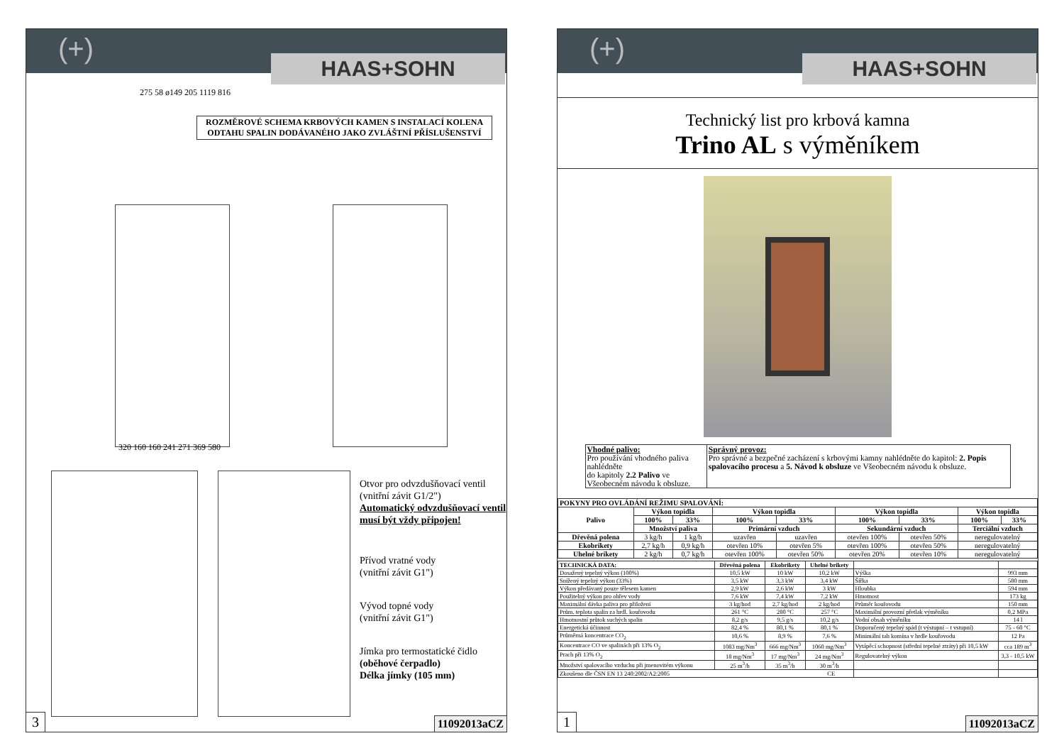(+) HAAS+SOHN
ROZMĚROVÉ SCHEMA KRBOVÝCH KAMEN S INSTALACÍ KOLENA
ODTAHU SPALIN DODÁVANÉHO JAKO ZVLÁŠTNÍ PŘÍSLUŠENSTVÍ
275 58 ø149 205 1119 816
320 160 160 241 271 369 580
Otvor pro odvzdušňovací ventil
(vnitřní závit G1/2")
Automatický odvzdušňovací ventil
musí být vždy připojen!
Přívod vratné vody
(vnitřní závit G1")
Vývod topné vody
(vnitřní závit G1")
Jímka pro termostatické čidlo
(oběhové čerpadlo)
Délka jímky (105 mm)
3 11092013aCZ
(+) HAAS+SOHN
Technický list pro krbová kamna
Trino AL s výměníkem
| Vhodné palivo: Pro používání vhodného paliva nahlédněte do kapitoly 2.2 Palivo ve Všeobecném návodu k obsluze. | Správný provoz: Pro správné a bezpečné zacházení s krbovými kamny nahlédněte do kapitol: 2. Popis spalovacího procesu a 5. Návod k obsluze ve Všeobecném návodu k obsluze. |
| POKYNY PRO OVLÁDÁNÍ REŽIMU SPALOVÁNÍ: | | | | | | | | |
| --- | --- | --- | --- | --- | --- | --- | --- | --- |
| Palivo | Výkon topidla | | Výkon topidla | | Výkon topidla | | Výkon topidla | |
| | 100% | 33% | 100% | 33% | 100% | 33% | 100% | 33% |
| | Množství paliva | | Primární vzduch | | Sekundární vzduch | | Terciální vzduch | |
| Dřevěná polena | 3 kg/h | 1 kg/h | uzavřen | uzavřen | otevřen 100% | otevřen 50% | neregulovatelný | |
| Ekobrikety | 2,7 kg/h | 0,9 kg/h | otevřen 10% | otevřen 5% | otevřen 100% | otevřen 50% | neregulovatelný | |
| Uhelné brikety | 2 kg/h | 0,7 kg/h | otevřen 100% | otevřen 50% | otevřen 20% | otevřen 10% | neregulovatelný | |
| TECHNICKÁ DATA: | Dřevěná polena | Ekobrikety | Uhelné brikety | | |
| Dosažený tepelný výkon (100%) | 10,5 kW | 10 kW | 10,2 kW | Výška | 993 mm |
| Snížený tepelný výkon (33%) | 3,5 kW | 3,3 kW | 3,4 kW | Šířka | 580 mm |
| Výkon předávaný pouze tělesem kamen | 2,9 kW | 2,6 kW | 3 kW | Hloubka | 594 mm |
| Použitelný výkon pro ohřev vody | 7,6 kW | 7,4 kW | 7,2 kW | Hmotnost | 173 kg |
| Maximální dávka paliva pro přiložení | 3 kg/hod | 2,7 kg/hod | 2 kg/hod | Průměr kouřovodu | 150 mm |
| Prům. teplota spalin za hrdl. kouřovodu | 261 °C | 280 °C | 257 °C | Maximální provozní přetlak výměníku | 0,2 MPa |
| Hmotnostní průtok suchých spalin | 8,2 g/s | 9,5 g/s | 10,2 g/s | Vodní obsah výměníku | 14 l |
| Energetická účinnost | 82,4 % | 80,1 % | 80,1 % | Doporučený tepelný spád (t výstupní – t vstupní) | 75 - 60 °C |
| Průměrná koncentrace CO<sub>2</sub> | 10,6 % | 8,9 % | 7,6 % | Minimální tah komína v hrdle kouřovodu | 12 Pa |
| Koncentrace CO ve spalinách při 13% O<sub>2</sub> | 1083 mg/Nm<sup>3</sup> | 666 mg/Nm<sup>3</sup> | 1060 mg/Nm<sup>3</sup> | Vytápěcí schopnost (střední tepelné ztráty) při 10,5 kW | cca 189 m<sup>3</sup> |
| Prach při 13% O<sub>2</sub> | 18 mg/Nm<sup>3</sup> | 17 mg/Nm<sup>3</sup> | 24 mg/Nm<sup>3</sup> | Regulovatelný výkon | 3,3 - 10,5 kW |
| Množství spalovacího vzduchu při jmenovitém výkonu | 25 m<sup>3</sup>/h | 35 m<sup>3</sup>/h | 30 m<sup>3</sup>/h | | |
| Zkoušeno dle ČSN EN 13 240:2002/A2:2005 CE | | | | | |
1 11092013aCZ